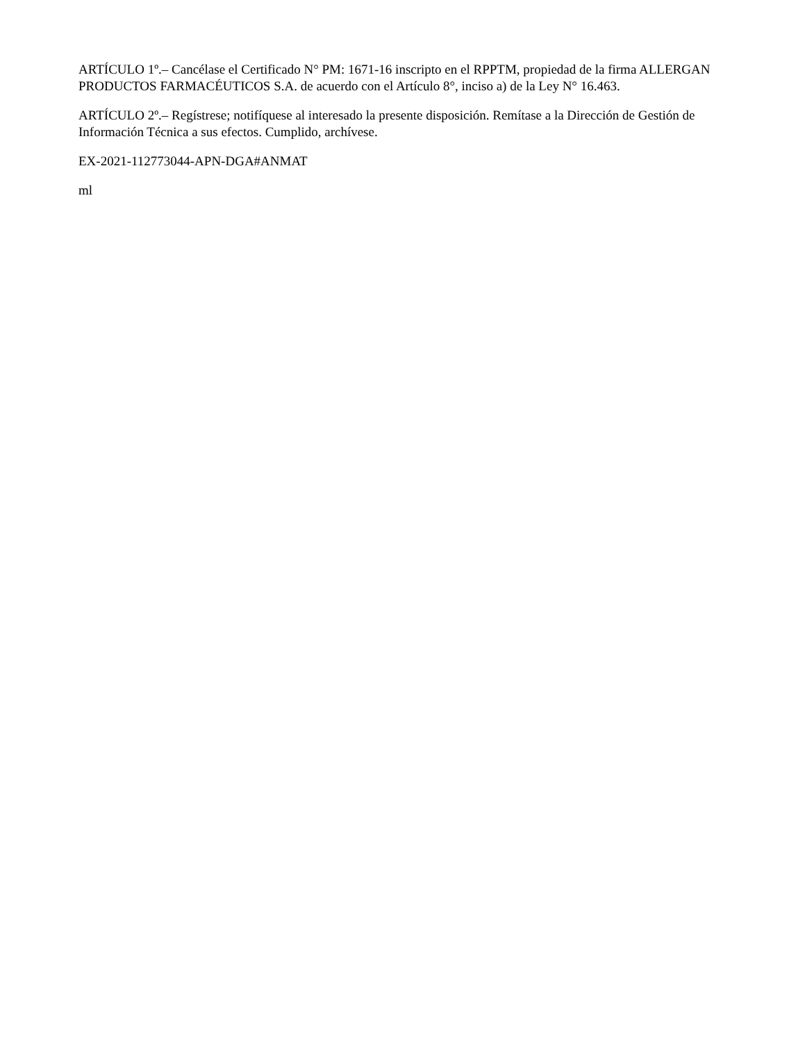ARTÍCULO 1º.– Cancélase el Certificado N° PM: 1671-16 inscripto en el RPPTM, propiedad de la firma ALLERGAN PRODUCTOS FARMACÉUTICOS S.A. de acuerdo con el Artículo 8°, inciso a) de la Ley N° 16.463.
ARTÍCULO 2º.– Regístrese; notifíquese al interesado la presente disposición. Remítase a la Dirección de Gestión de Información Técnica a sus efectos. Cumplido, archívese.
EX-2021-112773044-APN-DGA#ANMAT
ml